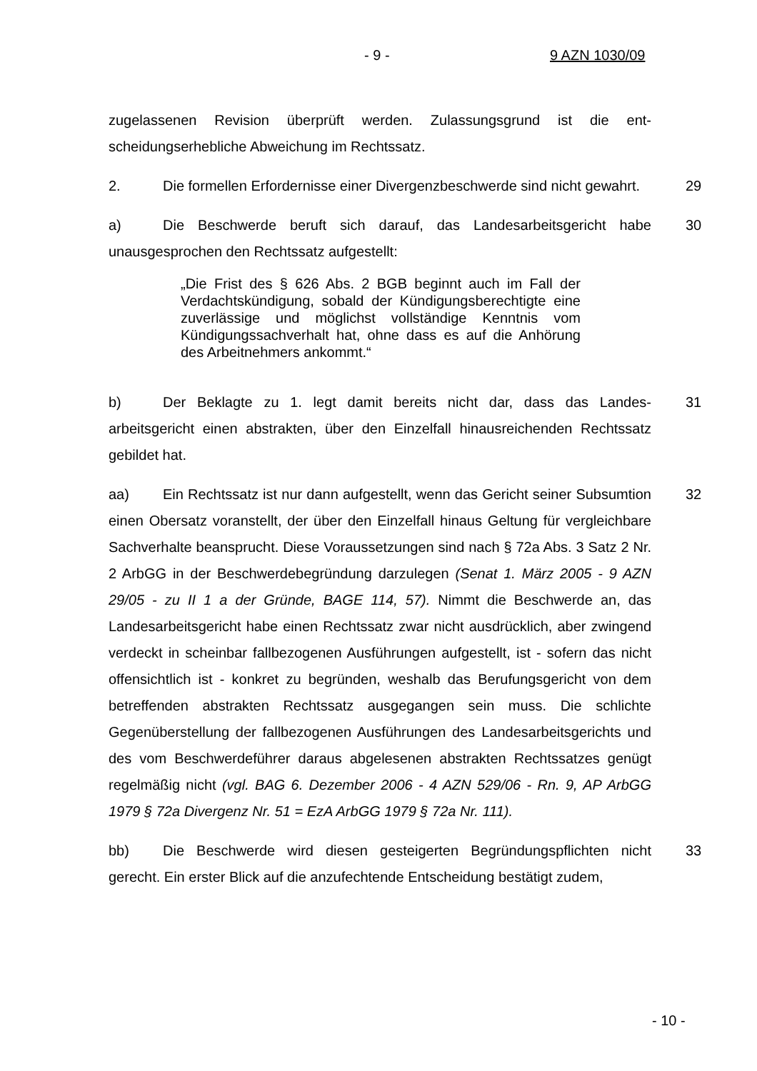- 9 - 9 AZN 1030/09
zugelassenen Revision überprüft werden. Zulassungsgrund ist die ent­scheidungserhebliche Abweichung im Rechtssatz.
2. Die formellen Erfordernisse einer Divergenzbeschwerde sind nicht gewahrt. 29
a) Die Beschwerde beruft sich darauf, das Landesarbeitsgericht habe unausgesprochen den Rechtssatz aufgestellt: 30
„Die Frist des § 626 Abs. 2 BGB beginnt auch im Fall der Verdachtskündigung, sobald der Kündigungsberechtigte eine zuverlässige und möglichst vollständige Kenntnis vom Kündigungssachverhalt hat, ohne dass es auf die Anhörung des Arbeitnehmers ankommt.“
b) Der Beklagte zu 1. legt damit bereits nicht dar, dass das Landes­arbeitsgericht einen abstrakten, über den Einzelfall hinausreichenden Rechts­satz gebildet hat. 31
aa) Ein Rechtssatz ist nur dann aufgestellt, wenn das Gericht seiner Sub­sumtion einen Obersatz voranstellt, der über den Einzelfall hinaus Geltung für vergleichbare Sachverhalte beansprucht. Diese Voraussetzungen sind nach § 72a Abs. 3 Satz 2 Nr. 2 ArbGG in der Beschwerdebegründung darzulegen (Senat 1. März 2005 - 9 AZN 29/05 - zu II 1 a der Gründe, BAGE 114, 57). Nimmt die Beschwerde an, das Landesarbeitsgericht habe einen Rechtssatz zwar nicht ausdrücklich, aber zwingend verdeckt in scheinbar fallbezogenen Ausführungen aufgestellt, ist - sofern das nicht offensichtlich ist - konkret zu begründen, weshalb das Berufungsgericht von dem betreffenden abstrakten Rechtssatz ausgegangen sein muss. Die schlichte Gegenüberstellung der fallbezogenen Ausführungen des Landesarbeitsgerichts und des vom Be­schwerdeführer daraus abgelesenen abstrakten Rechtssatzes genügt regel­mäßig nicht (vgl. BAG 6. Dezember 2006 - 4 AZN 529/06 - Rn. 9, AP ArbGG 1979 § 72a Divergenz Nr. 51 = EzA ArbGG 1979 § 72a Nr. 111). 32
bb) Die Beschwerde wird diesen gesteigerten Begründungspflichten nicht gerecht. Ein erster Blick auf die anzufechtende Entscheidung bestätigt zudem, 33
- 10 -